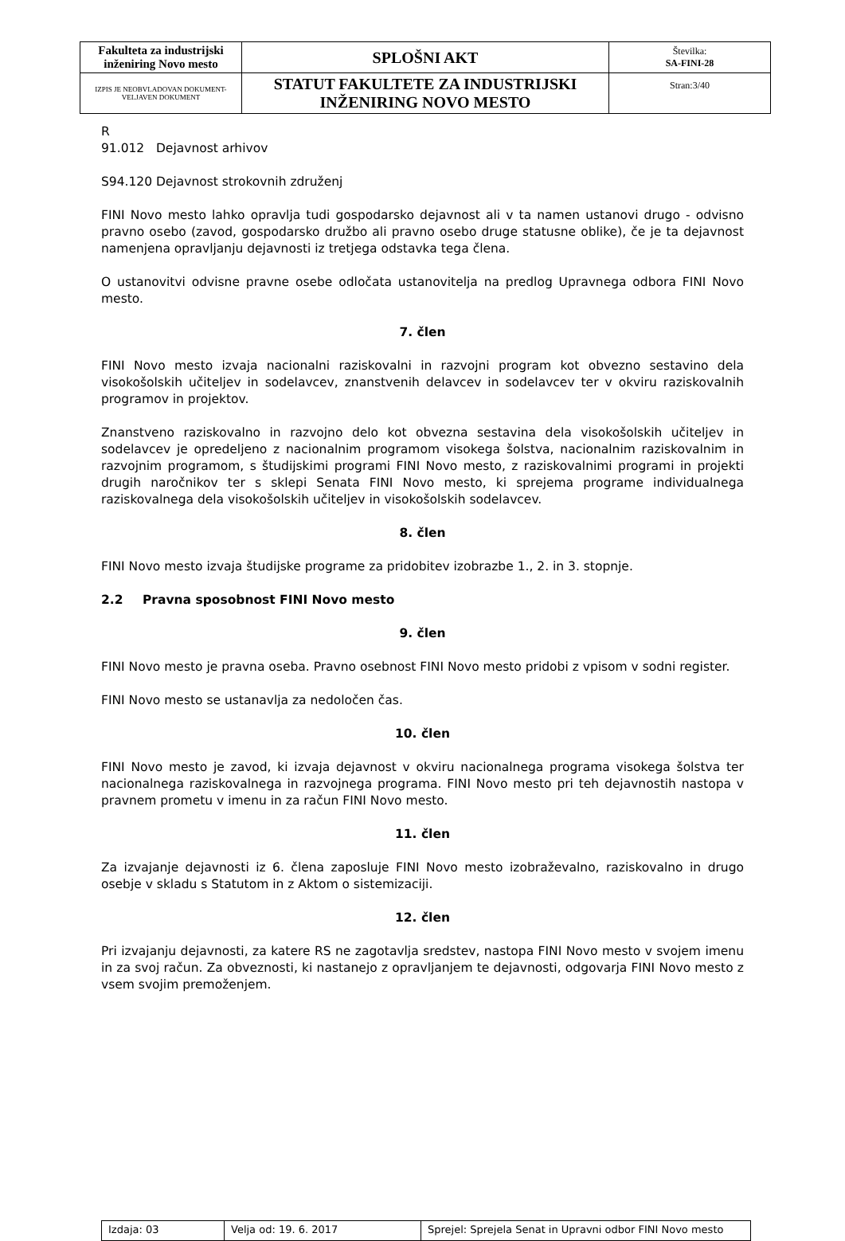| Fakulteta za industrijski inženiring Novo mesto | SPLOŠNI AKT | Številka: SA-FINI-28 |
| IZPIS JE NEOBVLADOVAN DOKUMENT-VELJAVEN DOKUMENT | STATUT FAKULTETE ZA INDUSTRIJSKI INŽENIRING NOVO MESTO | Stran:3/40 |
R 91.012 Dejavnost arhivov
S94.120 Dejavnost strokovnih združenj
FINI Novo mesto lahko opravlja tudi gospodarsko dejavnost ali v ta namen ustanovi drugo - odvisno pravno osebo (zavod, gospodarsko družbo ali pravno osebo druge statusne oblike), če je ta dejavnost namenjena opravljanju dejavnosti iz tretjega odstavka tega člena.
O ustanovitvi odvisne pravne osebe odločata ustanovitelja na predlog Upravnega odbora FINI Novo mesto.
7. člen
FINI Novo mesto izvaja nacionalni raziskovalni in razvojni program kot obvezno sestavino dela visokošolskih učiteljev in sodelavcev, znanstvenih delavcev in sodelavcev ter v okviru raziskovalnih programov in projektov.
Znanstveno raziskovalno in razvojno delo kot obvezna sestavina dela visokošolskih učiteljev in sodelavcev je opredeljeno z nacionalnim programom visokega šolstva, nacionalnim raziskovalnim in razvojnim programom, s študijskimi programi FINI Novo mesto, z raziskovalnimi programi in projekti drugih naročnikov ter s sklepi Senata FINI Novo mesto, ki sprejema programe individualnega raziskovalnega dela visokošolskih učiteljev in visokošolskih sodelavcev.
8. člen
FINI Novo mesto izvaja študijske programe za pridobitev izobrazbe 1., 2. in 3. stopnje.
2.2 Pravna sposobnost FINI Novo mesto
9. člen
FINI Novo mesto je pravna oseba. Pravno osebnost FINI Novo mesto pridobi z vpisom v sodni register.
FINI Novo mesto se ustanavlja za nedoločen čas.
10. člen
FINI Novo mesto je zavod, ki izvaja dejavnost v okviru nacionalnega programa visokega šolstva ter nacionalnega raziskovalnega in razvojnega programa. FINI Novo mesto pri teh dejavnostih nastopa v pravnem prometu v imenu in za račun FINI Novo mesto.
11. člen
Za izvajanje dejavnosti iz 6. člena zaposluje FINI Novo mesto izobraževalno, raziskovalno in drugo osebje v skladu s Statutom in z Aktom o sistemizaciji.
12. člen
Pri izvajanju dejavnosti, za katere RS ne zagotavlja sredstev, nastopa FINI Novo mesto v svojem imenu in za svoj račun. Za obveznosti, ki nastanejo z opravljanjem te dejavnosti, odgovarja FINI Novo mesto z vsem svojim premoženjem.
| Izdaja: 03 | Velja od: 19. 6. 2017 | Sprejel: Sprejela Senat in Upravni odbor FINI Novo mesto |